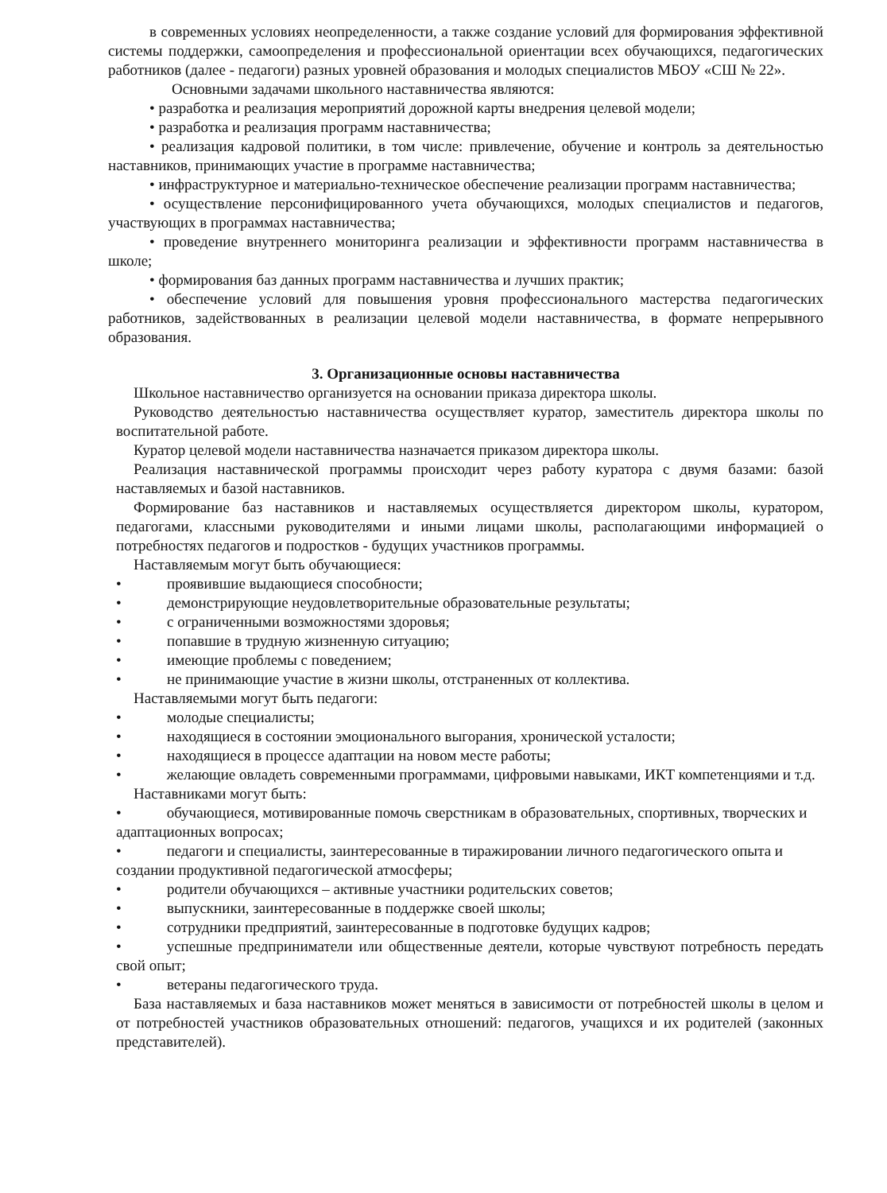в современных условиях неопределенности, а также создание условий для формирования эффективной системы поддержки, самоопределения и профессиональной ориентации всех обучающихся, педагогических работников (далее - педагоги) разных уровней образования и молодых специалистов МБОУ «СШ № 22».
Основными задачами школьного наставничества являются:
• разработка и реализация мероприятий дорожной карты внедрения целевой модели;
• разработка и реализация программ наставничества;
• реализация кадровой политики, в том числе: привлечение, обучение и контроль за деятельностью наставников, принимающих участие в программе наставничества;
• инфраструктурное и материально-техническое обеспечение реализации программ наставничества;
• осуществление персонифицированного учета обучающихся, молодых специалистов и педагогов, участвующих в программах наставничества;
• проведение внутреннего мониторинга реализации и эффективности программ наставничества в школе;
• формирования баз данных программ наставничества и лучших практик;
• обеспечение условий для повышения уровня профессионального мастерства педагогических работников, задействованных в реализации целевой модели наставничества, в формате непрерывного образования.
3. Организационные основы наставничества
Школьное наставничество организуется на основании приказа директора школы.
Руководство деятельностью наставничества осуществляет куратор, заместитель директора школы по воспитательной работе.
Куратор целевой модели наставничества назначается приказом директора школы.
Реализация наставнической программы происходит через работу куратора с двумя базами: базой наставляемых и базой наставников.
Формирование баз наставников и наставляемых осуществляется директором школы, куратором, педагогами, классными руководителями и иными лицами школы, располагающими информацией о потребностях педагогов и подростков - будущих участников программы.
Наставляемым могут быть обучающиеся:
• проявившие выдающиеся способности;
• демонстрирующие неудовлетворительные образовательные результаты;
• с ограниченными возможностями здоровья;
• попавшие в трудную жизненную ситуацию;
• имеющие проблемы с поведением;
• не принимающие участие в жизни школы, отстраненных от коллектива.
Наставляемыми могут быть педагоги:
• молодые специалисты;
• находящиеся в состоянии эмоционального выгорания, хронической усталости;
• находящиеся в процессе адаптации на новом месте работы;
•   желающие овладеть современными программами, цифровыми навыками, ИКТ компетенциями и т.д.
Наставниками могут быть:
•   обучающиеся, мотивированные помочь сверстникам в образовательных, спортивных, творческих и адаптационных вопросах;
•   педагоги и специалисты, заинтересованные в тиражировании личного педагогического опыта и создании продуктивной педагогической атмосферы;
• родители обучающихся – активные участники родительских советов;
• выпускники, заинтересованные в поддержке своей школы;
• сотрудники предприятий, заинтересованные в подготовке будущих кадров;
•   успешные предприниматели или общественные деятели, которые чувствуют потребность передать свой опыт;
• ветераны педагогического труда.
База наставляемых и база наставников может меняться в зависимости от потребностей школы в целом и от потребностей участников образовательных отношений: педагогов, учащихся и их родителей (законных представителей).